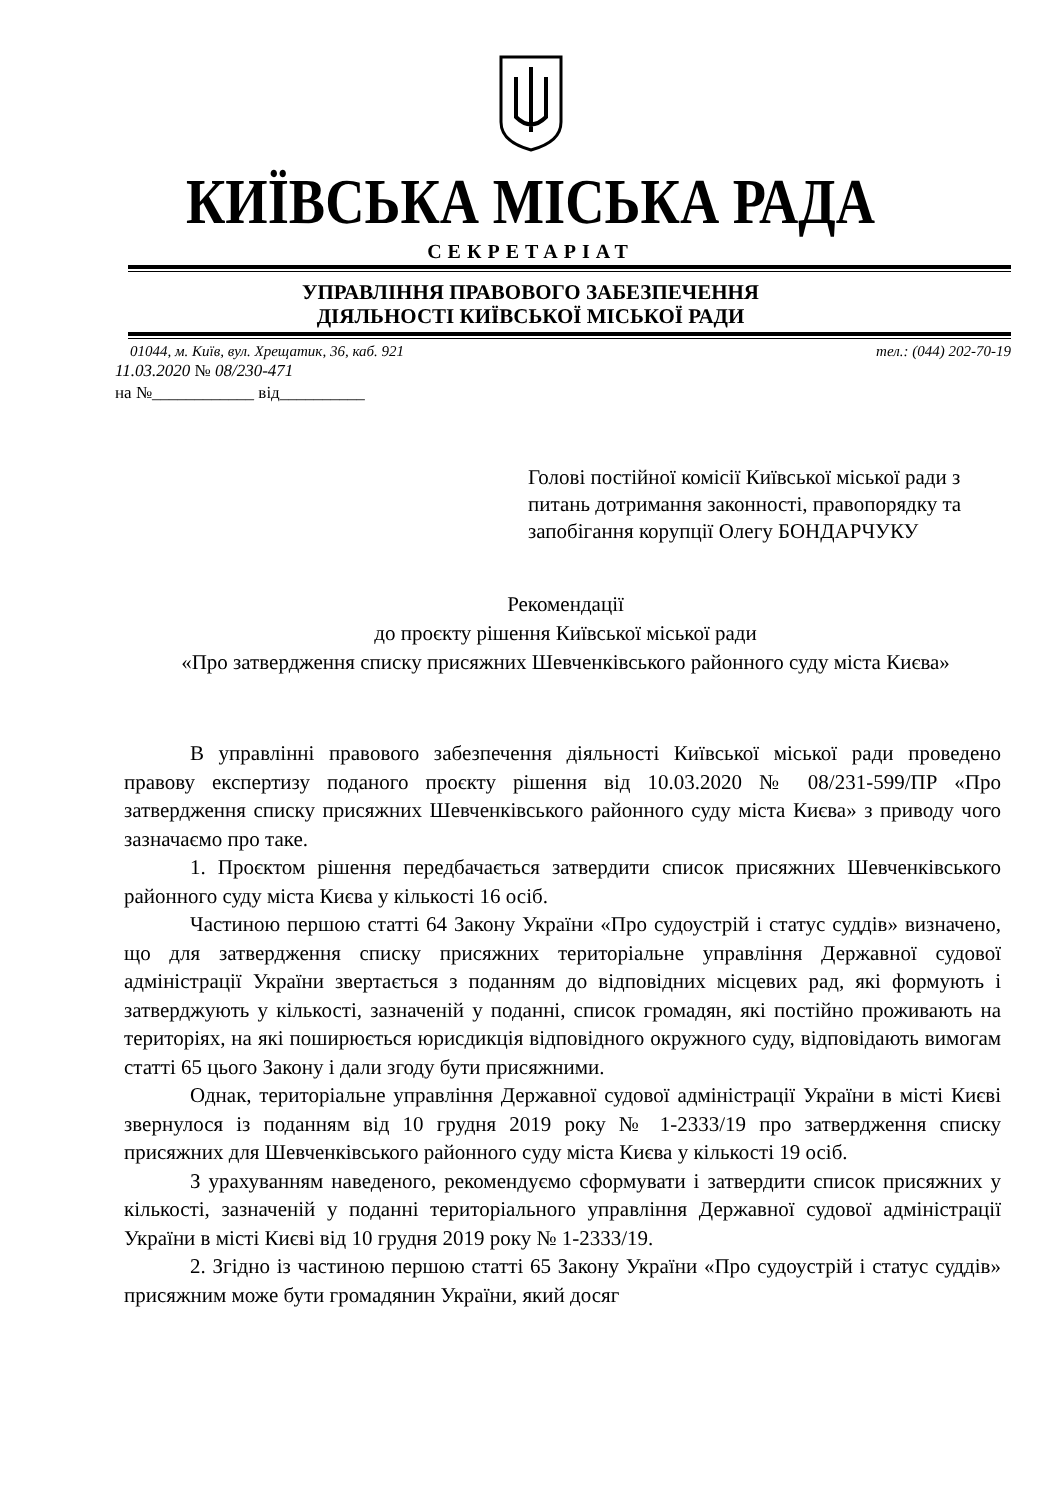КИЇВСЬКА МІСЬКА РАДА
СЕКРЕТАРІАТ
УПРАВЛІННЯ ПРАВОВОГО ЗАБЕЗПЕЧЕННЯ
ДІЯЛЬНОСТІ КИЇВСЬКОЇ МІСЬКОЇ РАДИ
01044, м. Київ, вул. Хрещатик, 36, каб. 921 тел.: (044) 202-70-19
11.03.2020 № 08/230-471
на №____________ від__________
Голові постійної комісії Київської міської ради з питань дотримання законності, правопорядку та запобігання корупції Олегу БОНДАРЧУКУ
Рекомендації
до проєкту рішення Київської міської ради
«Про затвердження списку присяжних Шевченківського районного суду міста Києва»
В управлінні правового забезпечення діяльності Київської міської ради проведено правову експертизу поданого проєкту рішення від 10.03.2020 № 08/231-599/ПР «Про затвердження списку присяжних Шевченківського районного суду міста Києва» з приводу чого зазначаємо про таке.
1. Проєктом рішення передбачається затвердити список присяжних Шевченківського районного суду міста Києва у кількості 16 осіб.
Частиною першою статті 64 Закону України «Про судоустрій і статус суддів» визначено, що для затвердження списку присяжних територіальне управління Державної судової адміністрації України звертається з поданням до відповідних місцевих рад, які формують і затверджують у кількості, зазначеній у поданні, список громадян, які постійно проживають на територіях, на які поширюється юрисдикція відповідного окружного суду, відповідають вимогам статті 65 цього Закону і дали згоду бути присяжними.
Однак, територіальне управління Державної судової адміністрації України в місті Києві звернулося із поданням від 10 грудня 2019 року № 1-2333/19 про затвердження списку присяжних для Шевченківського районного суду міста Києва у кількості 19 осіб.
З урахуванням наведеного, рекомендуємо сформувати і затвердити список присяжних у кількості, зазначеній у поданні територіального управління Державної судової адміністрації України в місті Києві від 10 грудня 2019 року № 1-2333/19.
2. Згідно із частиною першою статті 65 Закону України «Про судоустрій і статус суддів» присяжним може бути громадянин України, який досяг